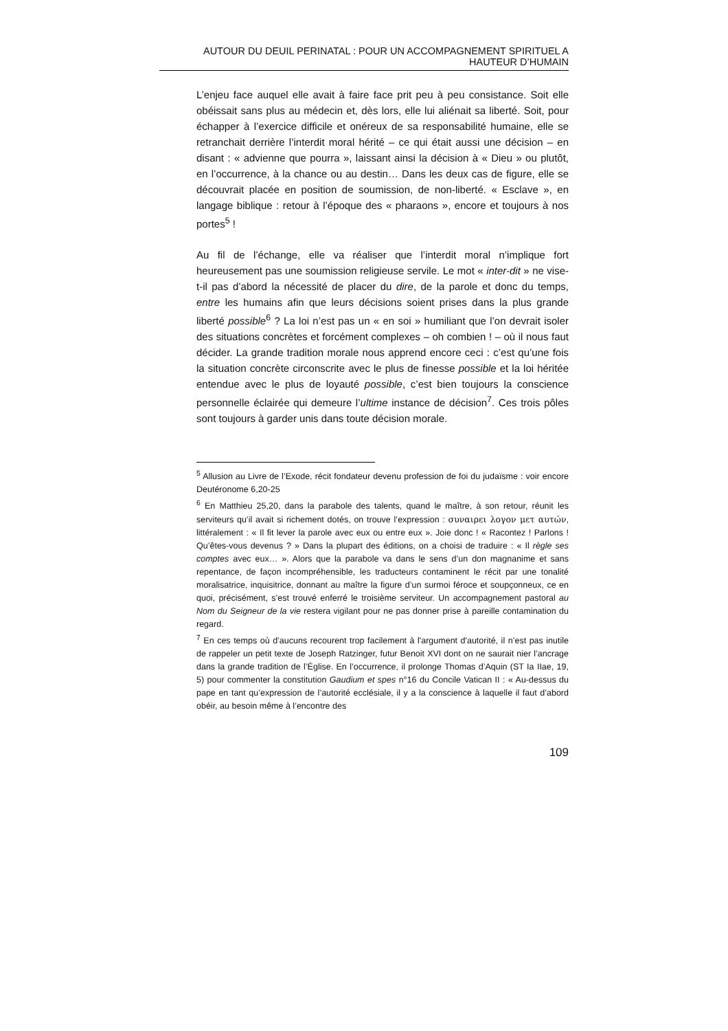AUTOUR DU DEUIL PERINATAL : POUR UN ACCOMPAGNEMENT SPIRITUEL A HAUTEUR D’HUMAIN
L’enjeu face auquel elle avait à faire face prit peu à peu consistance. Soit elle obéissait sans plus au médecin et, dès lors, elle lui aliénait sa liberté. Soit, pour échapper à l’exercice difficile et onéreux de sa responsabilité humaine, elle se retranchait derrière l’interdit moral hérité – ce qui était aussi une décision – en disant : « advienne que pourra », laissant ainsi la décision à « Dieu » ou plutôt, en l’occurrence, à la chance ou au destin… Dans les deux cas de figure, elle se découvrait placée en position de soumission, de non-liberté. « Esclave », en langage biblique : retour à l’époque des « pharaons », encore et toujours à nos portes<sup>5</sup> !
Au fil de l’échange, elle va réaliser que l’interdit moral n’implique fort heureusement pas une soumission religieuse servile. Le mot « inter-dit » ne vise-t-il pas d’abord la nécessité de placer du dire, de la parole et donc du temps, entre les humains afin que leurs décisions soient prises dans la plus grande liberté possible<sup>6</sup> ? La loi n’est pas un « en soi » humiliant que l’on devrait isoler des situations concrètes et forcément complexes – oh combien ! – où il nous faut décider. La grande tradition morale nous apprend encore ceci : c’est qu’une fois la situation concrète circonscrite avec le plus de finesse possible et la loi héritée entendue avec le plus de loyauté possible, c’est bien toujours la conscience personnelle éclairée qui demeure l’ultime instance de décision<sup>7</sup>. Ces trois pôles sont toujours à garder unis dans toute décision morale.
<sup>5</sup> Allusion au Livre de l’Exode, récit fondateur devenu profession de foi du judaïsme : voir encore Deutéronome 6,20-25
<sup>6</sup> En Matthieu 25,20, dans la parabole des talents, quand le maître, à son retour, réunit les serviteurs qu’il avait si richement dotés, on trouve l’expression : συναιρει λογον μετ αυτών, littéralement : « Il fit lever la parole avec eux ou entre eux ». Joie donc ! « Racontez ! Parlons ! Qu’êtes-vous devenus ? » Dans la plupart des éditions, on a choisi de traduire : « Il règle ses comptes avec eux… ». Alors que la parabole va dans le sens d’un don magnanime et sans repentance, de façon incompréhensible, les traducteurs contaminent le récit par une tonalité moralisatrice, inquisitrice, donnant au maître la figure d’un surmoi féroce et soupçonneux, ce en quoi, précisément, s’est trouvé enferré le troisième serviteur. Un accompagnement pastoral au Nom du Seigneur de la vie restera vigilant pour ne pas donner prise à pareille contamination du regard.
<sup>7</sup> En ces temps où d’aucuns recourent trop facilement à l'argument d'autorité, il n’est pas inutile de rappeler un petit texte de Joseph Ratzinger, futur Benoit XVI dont on ne saurait nier l’ancrage dans la grande tradition de l’Église. En l’occurrence, il prolonge Thomas d’Aquin (ST Ia IIae, 19, 5) pour commenter la constitution Gaudium et spes n°16 du Concile Vatican II : « Au-dessus du pape en tant qu’expression de l’autorité ecclésiale, il y a la conscience à laquelle il faut d’abord obéir, au besoin même à l’encontre des
109